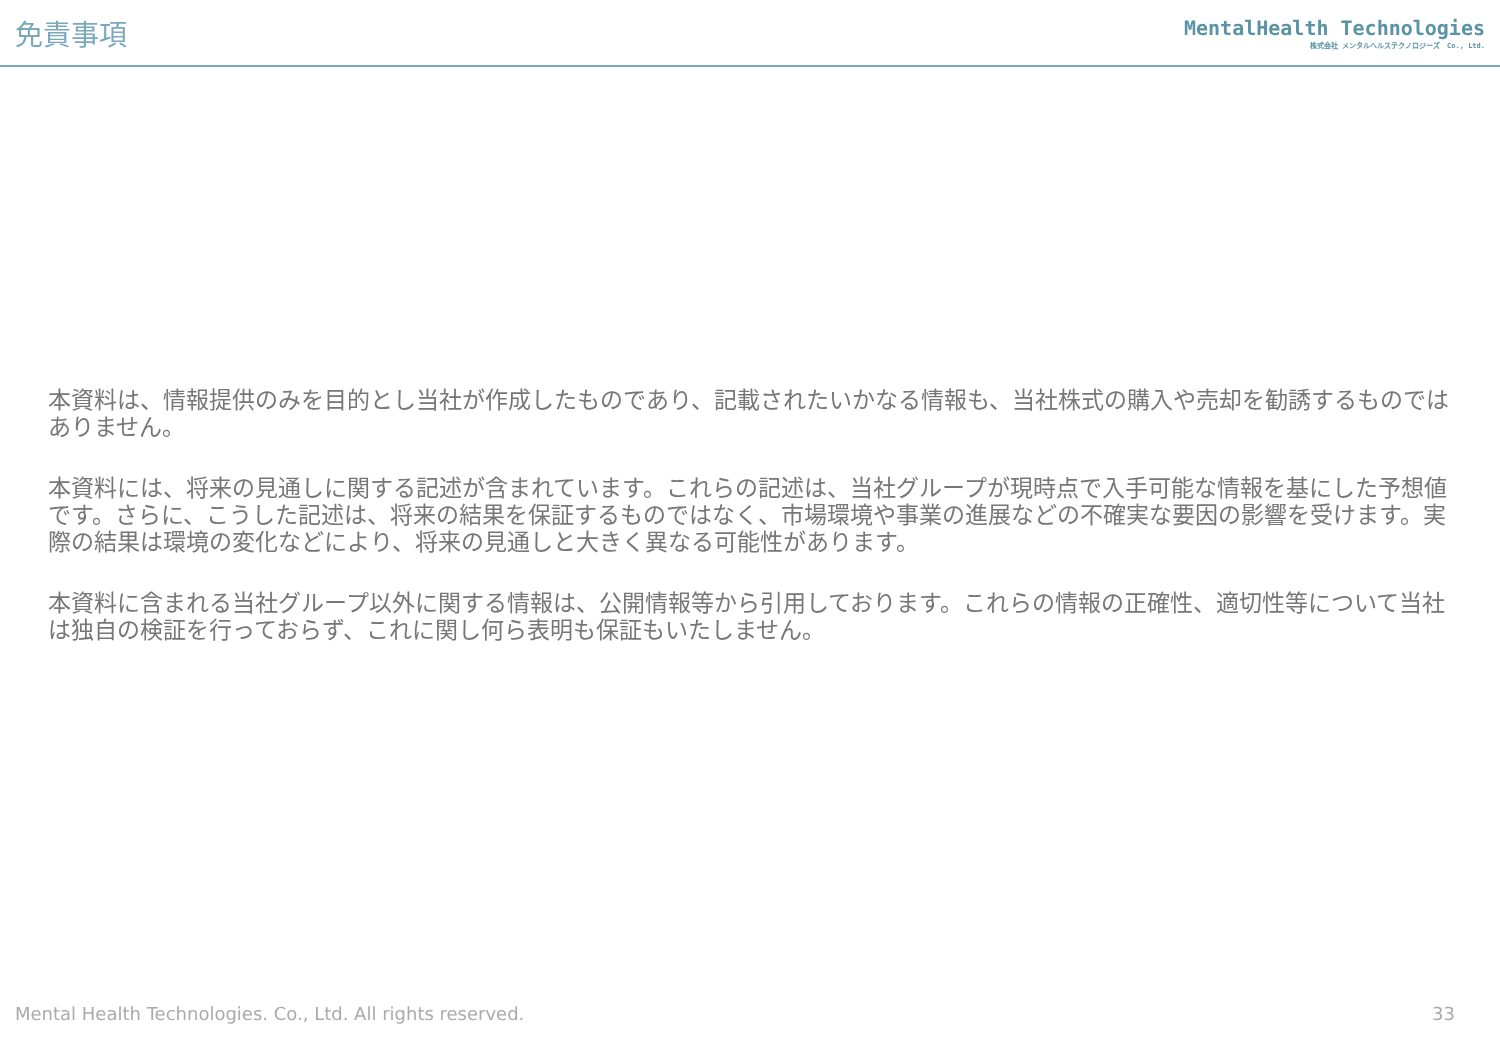免責事項
MentalHealth Technologies
株式会社 メンタルヘルステクノロジーズ　Co., Ltd.
本資料は、情報提供のみを目的とし当社が作成したものであり、記載されたいかなる情報も、当社株式の購入や売却を勧誘するものではありません。
本資料には、将来の見通しに関する記述が含まれています。これらの記述は、当社グループが現時点で入手可能な情報を基にした予想値です。さらに、こうした記述は、将来の結果を保証するものではなく、市場環境や事業の進展などの不確実な要因の影響を受けます。実際の結果は環境の変化などにより、将来の見通しと大きく異なる可能性があります。
本資料に含まれる当社グループ以外に関する情報は、公開情報等から引用しております。これらの情報の正確性、適切性等について当社は独自の検証を行っておらず、これに関し何ら表明も保証もいたしません。
Mental Health Technologies. Co., Ltd. All rights reserved. 33